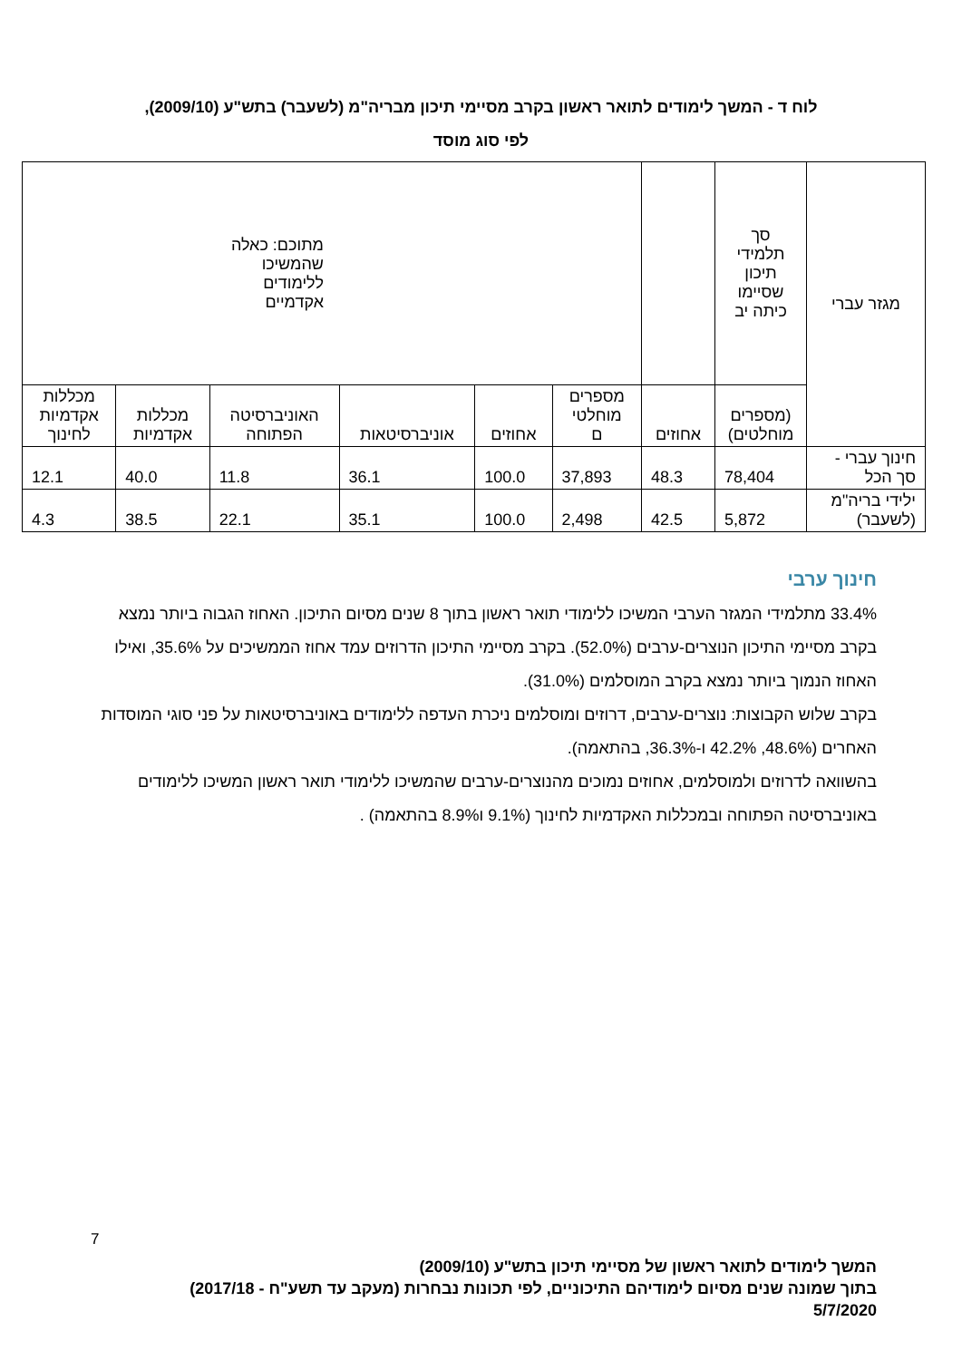לוח ד - המשך לימודים לתואר ראשון בקרב מסיימי תיכון מבריה"מ (לשעבר) בתש"ע (2009/10),
לפי סוג מוסד
| מגזר עברי | סך תלמידי תיכון שסיימו כיתה יב | | מתוכם: כאלה שהמשיכו ללימודים אקדמיים | | | | | |
| --- | --- | --- | --- | --- | --- | --- | --- | --- |
| | (מספרים מוחלטים) | אחוזים | מספרים מוחלטי ם | אחוזים | אוניברסיטאות | האוניברסיטה הפתוחה | מכללות אקדמיות | מכללות אקדמיות לחינוך |
| חינוך עברי - סך הכל | 78,404 | 48.3 | 37,893 | 100.0 | 36.1 | 11.8 | 40.0 | 12.1 |
| ילידי בריה"מ (לשעבר) | 5,872 | 42.5 | 2,498 | 100.0 | 35.1 | 22.1 | 38.5 | 4.3 |
חינוך ערבי
33.4% מתלמידי המגזר הערבי המשיכו ללימודי תואר ראשון בתוך 8 שנים מסיום התיכון. האחוז הגבוה ביותר נמצא בקרב מסיימי התיכון הנוצרים-ערבים (52.0%). בקרב מסיימי התיכון הדרוזים עמד אחוז הממשיכים על 35.6%, ואילו האחוז הנמוך ביותר נמצא בקרב המוסלמים (31.0%).
בקרב שלוש הקבוצות: נוצרים-ערבים, דרוזים ומוסלמים ניכרת העדפה ללימודים באוניברסיטאות על פני סוגי המוסדות האחרים (48.6%, 42.2% ו-36.3%, בהתאמה).
בהשוואה לדרוזים ולמוסלמים, אחוזים נמוכים מהנוצרים-ערבים שהמשיכו ללימודי תואר ראשון המשיכו ללימודים באוניברסיטה הפתוחה ובמכללות האקדמיות לחינוך (9.1% ו8.9% בהתאמה) .
7
המשך לימודים לתואר ראשון של מסיימי תיכון בתש"ע (2009/10)
בתוך שמונה שנים מסיום לימודיהם התיכוניים, לפי תכונות נבחרות (מעקב עד תשע"ח - 2017/18)
5/7/2020